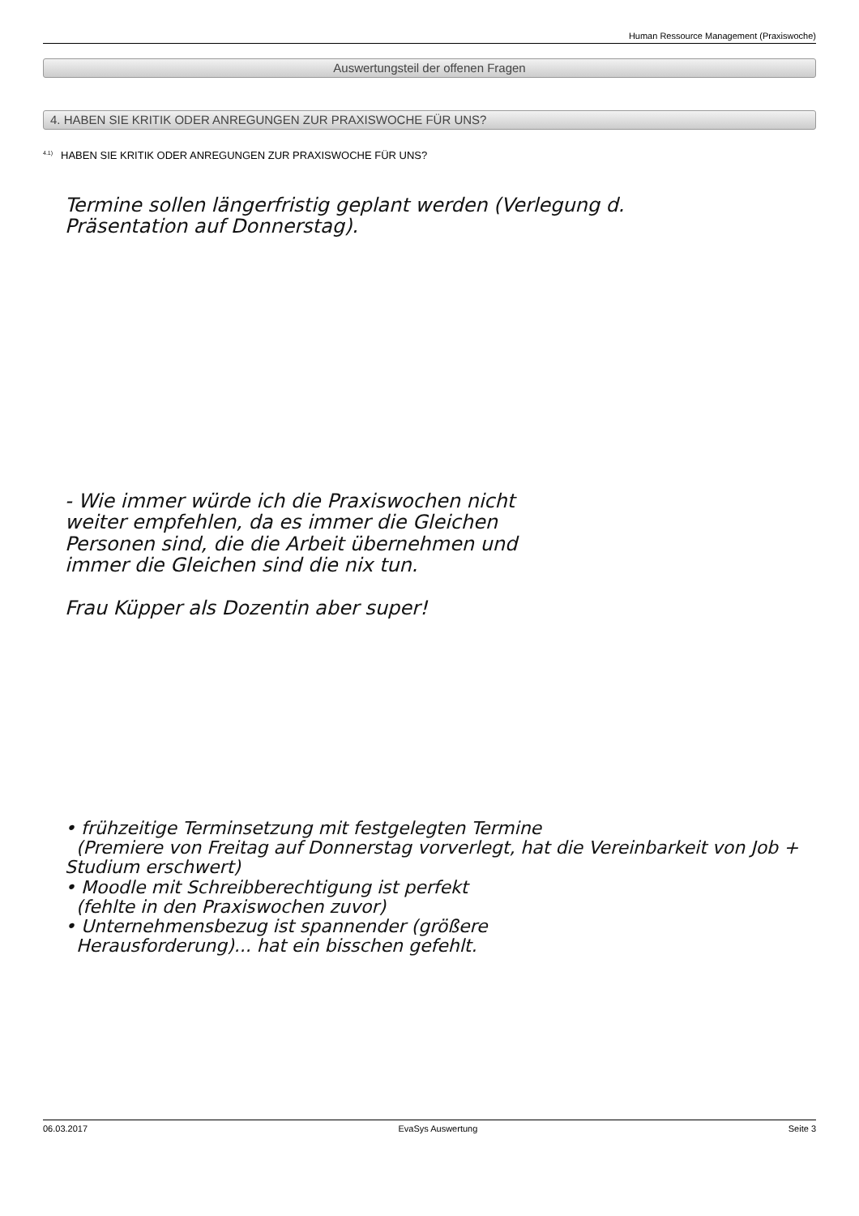Human Ressource Management (Praxiswoche)
Auswertungsteil der offenen Fragen
4. HABEN SIE KRITIK ODER ANREGUNGEN ZUR PRAXISWOCHE FÜR UNS?
<sup>4.1)</sup>HABEN SIE KRITIK ODER ANREGUNGEN ZUR PRAXISWOCHE FÜR UNS?
Termine sollen längerfristig geplant werden (Verlegung d.
Präsentation auf Donnerstag).
- Wie immer würde ich die Praxiswochen nicht
weiter empfehlen, da es immer die Gleichen
Personen sind, die die Arbeit übernehmen und
immer die Gleichen sind die nix tun.
Frau Küpper als Dozentin aber super!
• frühzeitige Terminsetzung mit festgelegten Termine
(Premiere von Freitag auf Donnerstag vorverlegt, hat die Vereinbarkeit von Job + Studium erschwert)
• Moodle mit Schreibberechtigung ist perfekt
(fehlte in den Praxiswochen zuvor)
• Unternehmensbezug ist spannender (größere
Herausforderung)... hat ein bisschen gefehlt.
06.03.2017 EvaSys Auswertung Seite 3